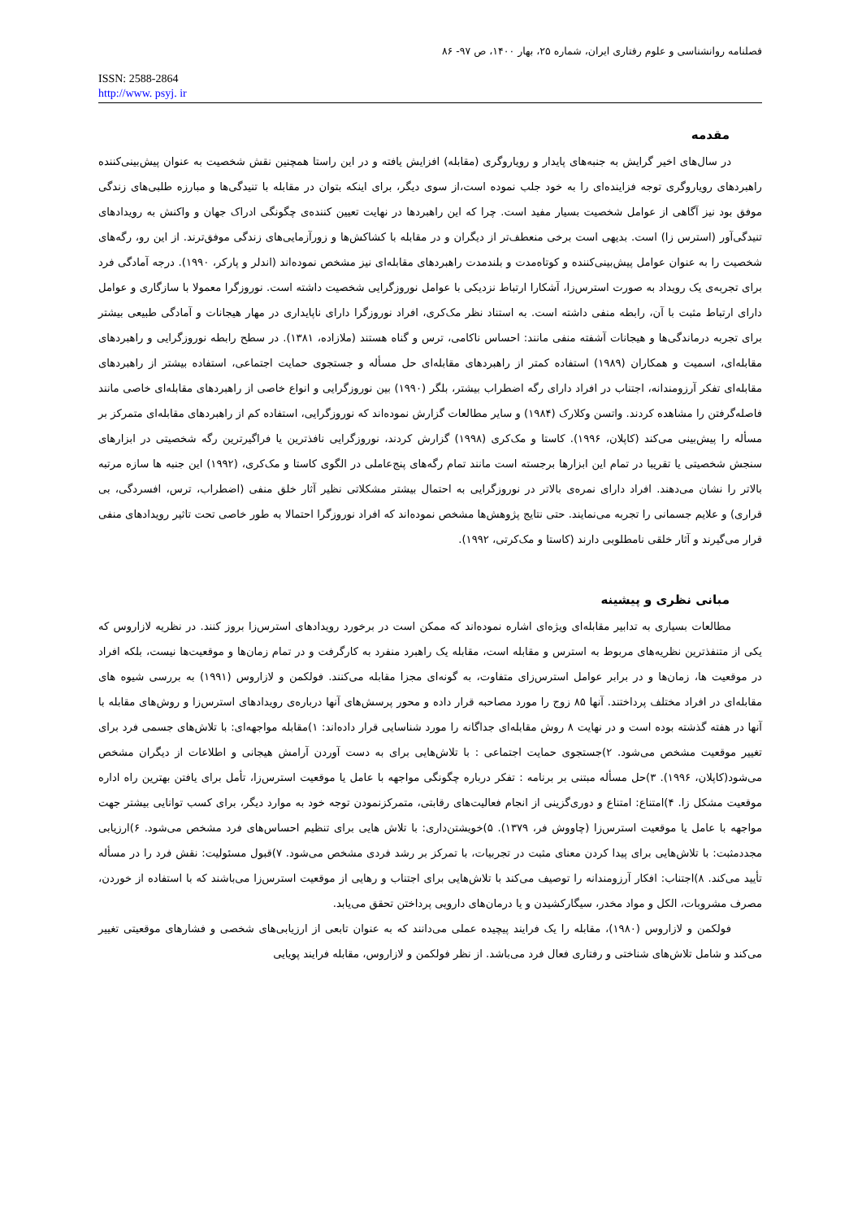فصلنامه روانشناسی و علوم رفتاری ایران، شماره ۲۵، بهار ۱۴۰۰، ص ۹۷- ۸۶
ISSN: 2588-2864
http://www. psyj. ir
مقدمه
در سال‌های اخیر گرایش به جنبه‌های پایدار و رویاروگری (مقابله) افزایش یافته و در این راستا همچنین نقش شخصیت به عنوان پیش‌بینی‌کننده راهبردهای رویاروگری توجه فزاینده‌ای را به خود جلب نموده است،از سوی دیگر، برای اینکه بتوان در مقابله با تنیدگی‌ها و مبارزه طلبی‌های زندگی موفق بود نیز آگاهی از عوامل شخصیت بسیار مفید است. چرا که این راهبردها در نهایت تعیین کننده‌ی چگونگی ادراک جهان و واکنش به رویدادهای تنیدگی‌آور (استرس زا) است. بدیهی است برخی منعطف‌تر از دیگران و در مقابله با کشاکش‌ها و زورآزمایی‌های زندگی موفق‌ترند. از این رو، رگه‌های شخصیت را به عنوان عوامل پیش‌بینی‌کننده و کوتاه‌مدت و بلندمدت راهبردهای مقابله‌ای نیز مشخص نموده‌اند (اندلر و پارکر، ۱۹۹۰). درجه آمادگی فرد برای تجربه‌ی یک رویداد به صورت استرس‌زا، آشکارا ارتباط نزدیکی با عوامل نوروزگرایی شخصیت داشته است. نوروزگرا معمولا با سازگاری و عوامل دارای ارتباط مثبت با آن، رابطه منفی داشته است. به استناد نظر مک‌کری، افراد نوروزگرا دارای ناپایداری در مهار هیجانات و آمادگی طبیعی بیشتر برای تجربه درماندگی‌ها و هیجانات آشفته منفی مانند: احساس ناکامی، ترس و گناه هستند (ملازاده، ۱۳۸۱). در سطح رابطه نوروزگرایی و راهبردهای مقابله‌ای، اسمیت و همکاران (۱۹۸۹) استفاده کمتر از راهبردهای مقابله‌ای حل مسأله و جستجوی حمایت اجتماعی، استفاده بیشتر از راهبردهای مقابله‌ای تفکر آرزومندانه، اجتناب در افراد دارای رگه اضطراب بیشتر، بلگر (۱۹۹۰) بین نوروزگرایی و انواع خاصی از راهبردهای مقابله‌ای خاصی مانند فاصله‌گرفتن را مشاهده کردند. واتسن وکلارک (۱۹۸۴) و سایر مطالعات گزارش نموده‌اند که نوروزگرایی، استفاده کم از راهبردهای مقابله‌ای متمرکز بر مسأله را پیش‌بینی می‌کند (کاپلان، ۱۹۹۶). کاستا و مک‌کری (۱۹۹۸) گزارش کردند، نوروزگرایی نافذترین یا فراگیرترین رگه شخصیتی در ابزارهای سنجش شخصیتی یا تقریبا در تمام این ابزارها برجسته است مانند تمام رگه‌های پنج‌عاملی در الگوی کاستا و مک‌کری، (۱۹۹۲) این جنبه ها سازه مرتبه بالاتر را نشان می‌دهند. افراد دارای نمره‌ی بالاتر در نوروزگرایی به احتمال بیشتر مشکلاتی نظیر آثار خلق منفی (اضطراب، ترس، افسردگی، بی قراری) و علایم جسمانی را تجربه می‌نمایند. حتی نتایج پژوهش‌ها مشخص نموده‌اند که افراد نوروزگرا احتمالا به طور خاصی تحت تاثیر رویدادهای منفی قرار می‌گیرند و آثار خلقی نامطلوبی دارند (کاستا و مک‌کرتی، ۱۹۹۲).
مبانی نظری و پیشینه
مطالعات بسیاری به تدابیر مقابله‌ای ویژه‌ای اشاره نموده‌اند که ممکن است در برخورد رویدادهای استرس‌زا بروز کنند. در نظریه لازاروس که یکی از متنفذترین نظریه‌های مربوط به استرس و مقابله است، مقابله یک راهبرد منفرد به کارگرفت و در تمام زمان‌ها و موقعیت‌ها نیست، بلکه افراد در موقعیت ها، زمان‌ها و در برابر عوامل استرس‌زای متفاوت، به گونه‌ای مجزا مقابله می‌کنند. فولکمن و لازاروس (۱۹۹۱) به بررسی شیوه های مقابله‌ای در افراد مختلف پرداختند. آنها ۸۵ زوج را مورد مصاحبه قرار داده و محور پرسش‌های آنها درباره‌ی رویدادهای استرس‌زا و روش‌های مقابله با آنها در هفته گذشته بوده است و در نهایت ۸ روش مقابله‌ای جداگانه را مورد شناسایی قرار داده‌اند: ۱)مقابله مواجهه‌ای: با تلاش‌های جسمی فرد برای تغییر موقعیت مشخص می‌شود. ۲)جستجوی حمایت اجتماعی : با تلاش‌هایی برای به دست آوردن آرامش هیجانی و اطلاعات از دیگران مشخص می‌شود(کاپلان، ۱۹۹۶). ۳)حل مسأله مبتنی بر برنامه : تفکر درباره چگونگی مواجهه با عامل یا موقعیت استرس‌زا، تأمل برای یافتن بهترین راه اداره موقعیت مشکل زا. ۴)امتناع: امتناع و دوری‌گزینی از انجام فعالیت‌های رقابتی، متمرکزنمودن توجه خود به موارد دیگر، برای کسب توانایی بیشتر جهت مواجهه با عامل یا موقعیت استرس‌زا (چاووش فر، ۱۳۷۹). ۵)خویشتن‌داری: با تلاش هایی برای تنظیم احساس‌های فرد مشخص می‌شود. ۶)ارزیابی مجددمثبت: با تلاش‌هایی برای پیدا کردن معنای مثبت در تجربیات، با تمرکز بر رشد فردی مشخص می‌شود. ۷)قبول مسئولیت: نقش فرد را در مسأله تأیید می‌کند. ۸)اجتناب: افکار آرزومندانه را توصیف می‌کند با تلاش‌هایی برای اجتناب و رهایی از موقعیت استرس‌زا می‌باشند که با استفاده از خوردن، مصرف مشروبات، الکل و مواد مخدر، سیگارکشیدن و یا درمان‌های دارویی پرداختن تحقق می‌یابد.
فولکمن و لازاروس (۱۹۸۰)، مقابله را یک فرایند پیچیده عملی می‌دانند که به عنوان تابعی از ارزیابی‌های شخصی و فشارهای موقعیتی تغییر می‌کند و شامل تلاش‌های شناختی و رفتاری فعال فرد می‌باشد. از نظر فولکمن و لازاروس، مقابله فرایند پویایی